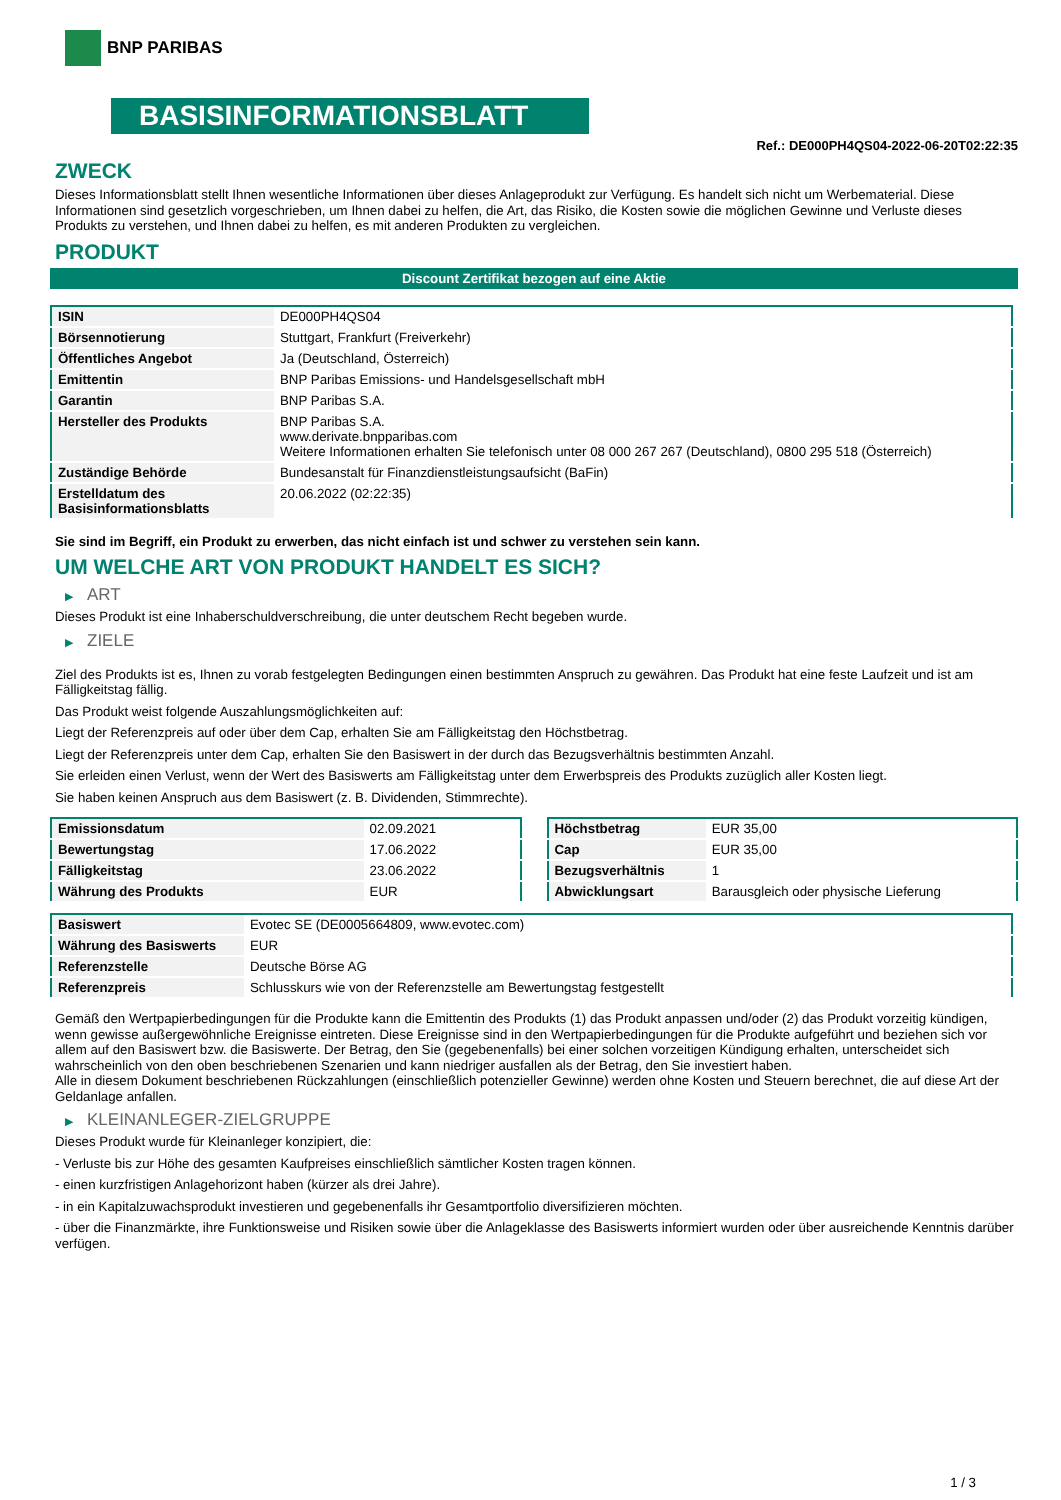BNP PARIBAS
BASISINFORMATIONSBLATT
Ref.: DE000PH4QS04-2022-06-20T02:22:35
ZWECK
Dieses Informationsblatt stellt Ihnen wesentliche Informationen über dieses Anlageprodukt zur Verfügung. Es handelt sich nicht um Werbematerial. Diese Informationen sind gesetzlich vorgeschrieben, um Ihnen dabei zu helfen, die Art, das Risiko, die Kosten sowie die möglichen Gewinne und Verluste dieses Produkts zu verstehen, und Ihnen dabei zu helfen, es mit anderen Produkten zu vergleichen.
PRODUKT
Discount Zertifikat bezogen auf eine Aktie
| ISIN | DE000PH4QS04 |
| Börsennotierung | Stuttgart, Frankfurt (Freiverkehr) |
| Öffentliches Angebot | Ja (Deutschland, Österreich) |
| Emittentin | BNP Paribas Emissions- und Handelsgesellschaft mbH |
| Garantin | BNP Paribas S.A. |
| Hersteller des Produkts | BNP Paribas S.A. www.derivate.bnpparibas.com Weitere Informationen erhalten Sie telefonisch unter 08 000 267 267 (Deutschland), 0800 295 518 (Österreich) |
| Zuständige Behörde | Bundesanstalt für Finanzdienstleistungsaufsicht (BaFin) |
| Erstelldatum des Basisinformationsblatts | 20.06.2022 (02:22:35) |
Sie sind im Begriff, ein Produkt zu erwerben, das nicht einfach ist und schwer zu verstehen sein kann.
UM WELCHE ART VON PRODUKT HANDELT ES SICH?
▶ ART
Dieses Produkt ist eine Inhaberschuldverschreibung, die unter deutschem Recht begeben wurde.
▶ ZIELE
Ziel des Produkts ist es, Ihnen zu vorab festgelegten Bedingungen einen bestimmten Anspruch zu gewähren. Das Produkt hat eine feste Laufzeit und ist am Fälligkeitstag fällig.
Das Produkt weist folgende Auszahlungsmöglichkeiten auf:
Liegt der Referenzpreis auf oder über dem Cap, erhalten Sie am Fälligkeitstag den Höchstbetrag.
Liegt der Referenzpreis unter dem Cap, erhalten Sie den Basiswert in der durch das Bezugsverhältnis bestimmten Anzahl.
Sie erleiden einen Verlust, wenn der Wert des Basiswerts am Fälligkeitstag unter dem Erwerbspreis des Produkts zuzüglich aller Kosten liegt.
Sie haben keinen Anspruch aus dem Basiswert (z. B. Dividenden, Stimmrechte).
| Emissionsdatum | 02.09.2021 |
| Bewertungstag | 17.06.2022 |
| Fälligkeitstag | 23.06.2022 |
| Währung des Produkts | EUR |
| Höchstbetrag | EUR 35,00 |
| Cap | EUR 35,00 |
| Bezugsverhältnis | 1 |
| Abwicklungsart | Barausgleich oder physische Lieferung |
| Basiswert | Evotec SE (DE0005664809, www.evotec.com) |
| Währung des Basiswerts | EUR |
| Referenzstelle | Deutsche Börse AG |
| Referenzpreis | Schlusskurs wie von der Referenzstelle am Bewertungstag festgestellt |
Gemäß den Wertpapierbedingungen für die Produkte kann die Emittentin des Produkts (1) das Produkt anpassen und/oder (2) das Produkt vorzeitig kündigen, wenn gewisse außergewöhnliche Ereignisse eintreten. Diese Ereignisse sind in den Wertpapierbedingungen für die Produkte aufgeführt und beziehen sich vor allem auf den Basiswert bzw. die Basiswerte. Der Betrag, den Sie (gegebenenfalls) bei einer solchen vorzeitigen Kündigung erhalten, unterscheidet sich wahrscheinlich von den oben beschriebenen Szenarien und kann niedriger ausfallen als der Betrag, den Sie investiert haben.
Alle in diesem Dokument beschriebenen Rückzahlungen (einschließlich potenzieller Gewinne) werden ohne Kosten und Steuern berechnet, die auf diese Art der Geldanlage anfallen.
▶ KLEINANLEGER-ZIELGRUPPE
Dieses Produkt wurde für Kleinanleger konzipiert, die:
- Verluste bis zur Höhe des gesamten Kaufpreises einschließlich sämtlicher Kosten tragen können.
- einen kurzfristigen Anlagehorizont haben (kürzer als drei Jahre).
- in ein Kapitalzuwachsprodukt investieren und gegebenenfalls ihr Gesamtportfolio diversifizieren möchten.
- über die Finanzmärkte, ihre Funktionsweise und Risiken sowie über die Anlageklasse des Basiswerts informiert wurden oder über ausreichende Kenntnis darüber verfügen.
1 / 3